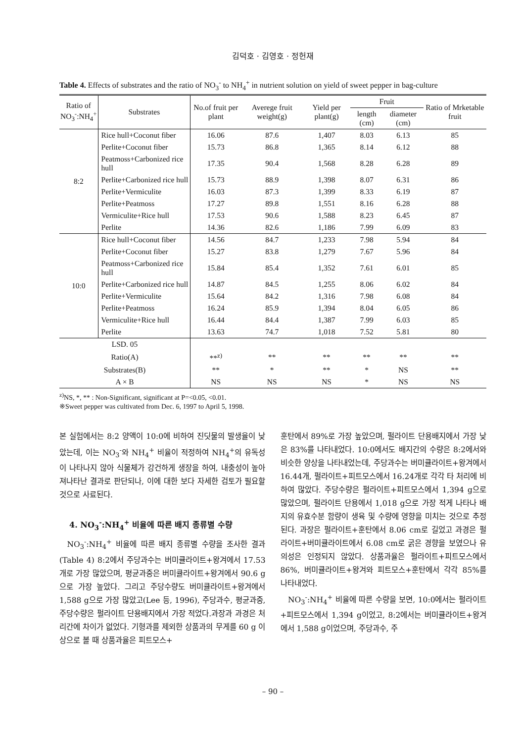김덕호 · 김영호 · 정헌재
Table 4. Effects of substrates and the ratio of NO<sub>3</sub><sup>-</sup> to NH<sub>4</sub><sup>+</sup> in nutrient solution on yield of sweet pepper in bag-culture
| Ratio of NO<sub>3</sub><sup>-</sup>:NH<sub>4</sub><sup>+</sup> | Substrates | No.of fruit per plant | Averege fruit weight(g) | Yield per plant(g) | Fruit | | Ratio of Mrketable fruit |
| --- | --- | --- | --- | --- | --- | --- | --- |
| | | | | | length (cm) | diameter (cm) | |
| 8:2 | Rice hull+Coconut fiber | 16.06 | 87.6 | 1,407 | 8.03 | 6.13 | 85 |
| | Perlite+Coconut fiber | 15.73 | 86.8 | 1,365 | 8.14 | 6.12 | 88 |
| | Peatmoss+Carbonized rice hull | 17.35 | 90.4 | 1,568 | 8.28 | 6.28 | 89 |
| | Perlite+Carbonized rice hull | 15.73 | 88.9 | 1,398 | 8.07 | 6.31 | 86 |
| | Perlite+Vermiculite | 16.03 | 87.3 | 1,399 | 8.33 | 6.19 | 87 |
| | Perlite+Peatmoss | 17.27 | 89.8 | 1,551 | 8.16 | 6.28 | 88 |
| | Vermiculite+Rice hull | 17.53 | 90.6 | 1,588 | 8.23 | 6.45 | 87 |
| | Perlite | 14.36 | 82.6 | 1,186 | 7.99 | 6.09 | 83 |
| 10:0 | Rice hull+Coconut fiber | 14.56 | 84.7 | 1,233 | 7.98 | 5.94 | 84 |
| | Perlite+Coconut fiber | 15.27 | 83.8 | 1,279 | 7.67 | 5.96 | 84 |
| | Peatmoss+Carbonized rice hull | 15.84 | 85.4 | 1,352 | 7.61 | 6.01 | 85 |
| | Perlite+Carbonized rice hull | 14.87 | 84.5 | 1,255 | 8.06 | 6.02 | 84 |
| | Perlite+Vermiculite | 15.64 | 84.2 | 1,316 | 7.98 | 6.08 | 84 |
| | Perlite+Peatmoss | 16.24 | 85.9 | 1,394 | 8.04 | 6.05 | 86 |
| | Vermiculite+Rice hull | 16.44 | 84.4 | 1,387 | 7.99 | 6.03 | 85 |
| | Perlite | 13.63 | 74.7 | 1,018 | 7.52 | 5.81 | 80 |
| LSD. 05 | | | | | | | |
| Ratio(A) | | **<sup>z)</sup> | ** | ** | ** | ** | ** |
| Substrates(B) | | ** | * | ** | * | NS | ** |
| A × B | | NS | NS | NS | * | NS | NS |
<sup>z)</sup> NS, *, ** : Non-Significant, significant at P=<0.05, <0.01.
※Sweet pepper was cultivated from Dec. 6, 1997 to April 5, 1998.
본 실험에서는 8:2 양액이 10:0에 비하여 진딧물의 발생율이 낮았는데, 이는 NO<sub>3</sub><sup>-</sup>와 NH<sub>4</sub><sup>+</sup> 비율이 적정하여 NH<sub>4</sub><sup>+</sup>의 유독성이 나타나지 않아 식물체가 강건하게 생장을 하여, 내충성이 높아져나타난 결과로 판단되나, 이에 대한 보다 자세한 검토가 필요할 것으로 사료된다.
4. NO<sub>3</sub><sup>-</sup>:NH<sub>4</sub><sup>+</sup> 비율에 따른 배지 종류별 수량
NO<sub>3</sub><sup>-</sup>:NH<sub>4</sub><sup>+</sup> 비율에 따른 배지 종류별 수량을 조사한 결과(Table 4) 8:2에서 주당과수는 버미큘라이트+왕겨에서 17.53개로 가장 많았으며, 평균과중은 버미큘라이트+왕겨에서 90.6 g으로 가장 높았다. 그리고 주당수량도 버미큘라이트+왕겨에서 1,588 g으로 가장 많았고(Lee 등, 1996), 주당과수, 평균과중, 주당수량은 펄라이트 단용배지에서 가장 적었다.과장과 과경은 처리간에 차이가 없었다. 기형과를 제외한 상품과의 무게를 60 g 이상으로 볼 때 상품과율은 피트모스+
훈탄에서 89%로 가장 높았으며, 펄라이트 단용배지에서 가장 낮은 83%를 나타내었다. 10:0에서도 배지간의 수량은 8:2에서와 비슷한 양상을 나타내었는데, 주당과수는 버미큘라이트+왕겨에서 16.44개, 펄라이트+피트모스에서 16.24개로 각각 타 처리에 비하여 많았다. 주당수량은 펄라이트+피트모스에서 1,394 g으로 많았으며, 펄라이트 단용에서 1,018 g으로 가장 적게 나타나 배지의 유효수분 함량이 생육 및 수량에 영향을 미치는 것으로 추정된다. 과장은 펄라이트+훈탄에서 8.06 cm로 길었고 과경은 펄라이트+버미큘라이트에서 6.08 cm로 굵은 경향을 보였으나 유의성은 인정되지 않았다. 상품과율은 펄라이트+피트모스에서 86%, 버미큘라이트+왕겨와 피트모스+훈탄에서 각각 85%를 나타내었다.
NO<sub>3</sub><sup>-</sup>:NH<sub>4</sub><sup>+</sup> 비율에 따른 수량을 보면, 10:0에서는 펄라이트+피트모스에서 1,394 g이었고, 8:2에서는 버미큘라이트+왕겨에서 1,588 g이었으며, 주당과수, 주
– 90 –